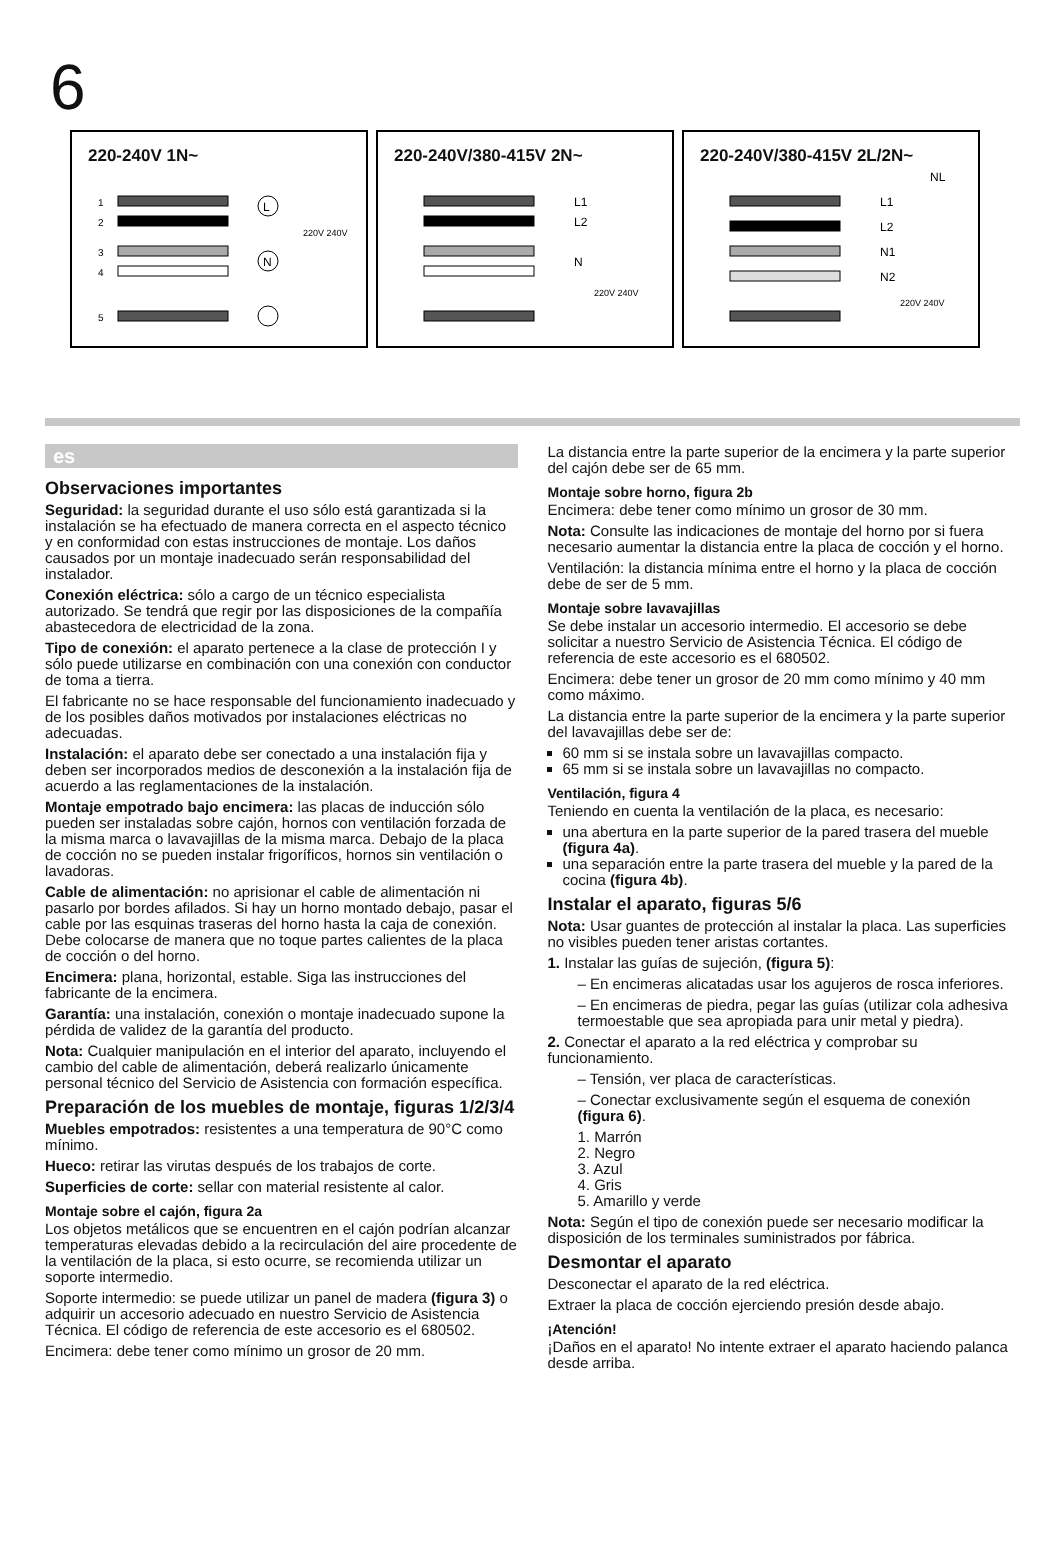6
220-240V 1N~
L
N
1
2
3
4
5
220V 240V
220-240V/380-415V 2N~
L1
L2
N
220V 240V
220-240V/380-415V 2L/2N~
NL
L1
L2
N1
N2
220V 240V
es
Observaciones importantes
Seguridad: la seguridad durante el uso sólo está garantizada si la instalación se ha efectuado de manera correcta en el aspecto técnico y en conformidad con estas instrucciones de montaje. Los daños causados por un montaje inadecuado serán responsabilidad del instalador.
Conexión eléctrica: sólo a cargo de un técnico especialista autorizado. Se tendrá que regir por las disposiciones de la compañía abastecedora de electricidad de la zona.
Tipo de conexión: el aparato pertenece a la clase de protección I y sólo puede utilizarse en combinación con una conexión con conductor de toma a tierra.
El fabricante no se hace responsable del funcionamiento inadecuado y de los posibles daños motivados por instalaciones eléctricas no adecuadas.
Instalación: el aparato debe ser conectado a una instalación fija y deben ser incorporados medios de desconexión a la instalación fija de acuerdo a las reglamentaciones de la instalación.
Montaje empotrado bajo encimera: las placas de inducción sólo pueden ser instaladas sobre cajón, hornos con ventilación forzada de la misma marca o lavavajillas de la misma marca. Debajo de la placa de cocción no se pueden instalar frigoríficos, hornos sin ventilación o lavadoras.
Cable de alimentación: no aprisionar el cable de alimentación ni pasarlo por bordes afilados. Si hay un horno montado debajo, pasar el cable por las esquinas traseras del horno hasta la caja de conexión. Debe colocarse de manera que no toque partes calientes de la placa de cocción o del horno.
Encimera: plana, horizontal, estable. Siga las instrucciones del fabricante de la encimera.
Garantía: una instalación, conexión o montaje inadecuado supone la pérdida de validez de la garantía del producto.
Nota: Cualquier manipulación en el interior del aparato, incluyendo el cambio del cable de alimentación, deberá realizarlo únicamente personal técnico del Servicio de Asistencia con formación específica.
Preparación de los muebles de montaje, figuras 1/2/3/4
Muebles empotrados: resistentes a una temperatura de 90°C como mínimo.
Hueco: retirar las virutas después de los trabajos de corte.
Superficies de corte: sellar con material resistente al calor.
Montaje sobre el cajón, figura 2a
Los objetos metálicos que se encuentren en el cajón podrían alcanzar temperaturas elevadas debido a la recirculación del aire procedente de la ventilación de la placa, si esto ocurre, se recomienda utilizar un soporte intermedio.
Soporte intermedio: se puede utilizar un panel de madera (figura 3) o adquirir un accesorio adecuado en nuestro Servicio de Asistencia Técnica. El código de referencia de este accesorio es el 680502.
Encimera: debe tener como mínimo un grosor de 20 mm.
La distancia entre la parte superior de la encimera y la parte superior del cajón debe ser de 65 mm.
Montaje sobre horno, figura 2b
Encimera: debe tener como mínimo un grosor de 30 mm.
Nota: Consulte las indicaciones de montaje del horno por si fuera necesario aumentar la distancia entre la placa de cocción y el horno.
Ventilación: la distancia mínima entre el horno y la placa de cocción debe de ser de 5 mm.
Montaje sobre lavavajillas
Se debe instalar un accesorio intermedio. El accesorio se debe solicitar a nuestro Servicio de Asistencia Técnica. El código de referencia de este accesorio es el 680502.
Encimera: debe tener un grosor de 20 mm como mínimo y 40 mm como máximo.
La distancia entre la parte superior de la encimera y la parte superior del lavavajillas debe ser de:
60 mm si se instala sobre un lavavajillas compacto.
65 mm si se instala sobre un lavavajillas no compacto.
Ventilación, figura 4
Teniendo en cuenta la ventilación de la placa, es necesario:
una abertura en la parte superior de la pared trasera del mueble (figura 4a).
una separación entre la parte trasera del mueble y la pared de la cocina (figura 4b).
Instalar el aparato, figuras 5/6
Nota: Usar guantes de protección al instalar la placa. Las superficies no visibles pueden tener aristas cortantes.
1. Instalar las guías de sujeción, (figura 5):
– En encimeras alicatadas usar los agujeros de rosca inferiores.
– En encimeras de piedra, pegar las guías (utilizar cola adhesiva termoestable que sea apropiada para unir metal y piedra).
2. Conectar el aparato a la red eléctrica y comprobar su funcionamiento.
– Tensión, ver placa de características.
– Conectar exclusivamente según el esquema de conexión (figura 6).
1. Marrón
2. Negro
3. Azul
4. Gris
5. Amarillo y verde
Nota: Según el tipo de conexión puede ser necesario modificar la disposición de los terminales suministrados por fábrica.
Desmontar el aparato
Desconectar el aparato de la red eléctrica.
Extraer la placa de cocción ejerciendo presión desde abajo.
¡Atención!
¡Daños en el aparato! No intente extraer el aparato haciendo palanca desde arriba.